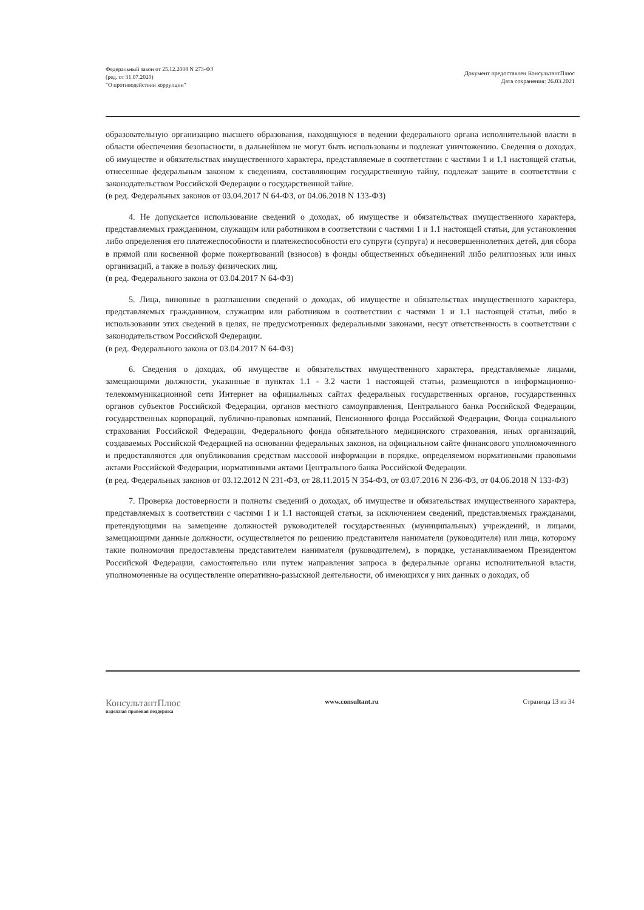Федеральный закон от 25.12.2008 N 273-ФЗ
(ред. от 31.07.2020)
"О противодействии коррупции"
Документ предоставлен КонсультантПлюс
Дата сохранения: 26.03.2021
образовательную организацию высшего образования, находящуюся в ведении федерального органа исполнительной власти в области обеспечения безопасности, в дальнейшем не могут быть использованы и подлежат уничтожению. Сведения о доходах, об имуществе и обязательствах имущественного характера, представляемые в соответствии с частями 1 и 1.1 настоящей статьи, отнесенные федеральным законом к сведениям, составляющим государственную тайну, подлежат защите в соответствии с законодательством Российской Федерации о государственной тайне.
(в ред. Федеральных законов от 03.04.2017 N 64-ФЗ, от 04.06.2018 N 133-ФЗ)
4. Не допускается использование сведений о доходах, об имуществе и обязательствах имущественного характера, представляемых гражданином, служащим или работником в соответствии с частями 1 и 1.1 настоящей статьи, для установления либо определения его платежеспособности и платежеспособности его супруги (супруга) и несовершеннолетних детей, для сбора в прямой или косвенной форме пожертвований (взносов) в фонды общественных объединений либо религиозных или иных организаций, а также в пользу физических лиц.
(в ред. Федерального закона от 03.04.2017 N 64-ФЗ)
5. Лица, виновные в разглашении сведений о доходах, об имуществе и обязательствах имущественного характера, представляемых гражданином, служащим или работником в соответствии с частями 1 и 1.1 настоящей статьи, либо в использовании этих сведений в целях, не предусмотренных федеральными законами, несут ответственность в соответствии с законодательством Российской Федерации.
(в ред. Федерального закона от 03.04.2017 N 64-ФЗ)
6. Сведения о доходах, об имуществе и обязательствах имущественного характера, представляемые лицами, замещающими должности, указанные в пунктах 1.1 - 3.2 части 1 настоящей статьи, размещаются в информационно-телекоммуникационной сети Интернет на официальных сайтах федеральных государственных органов, государственных органов субъектов Российской Федерации, органов местного самоуправления, Центрального банка Российской Федерации, государственных корпораций, публично-правовых компаний, Пенсионного фонда Российской Федерации, Фонда социального страхования Российской Федерации, Федерального фонда обязательного медицинского страхования, иных организаций, создаваемых Российской Федерацией на основании федеральных законов, на официальном сайте финансового уполномоченного и предоставляются для опубликования средствам массовой информации в порядке, определяемом нормативными правовыми актами Российской Федерации, нормативными актами Центрального банка Российской Федерации.
(в ред. Федеральных законов от 03.12.2012 N 231-ФЗ, от 28.11.2015 N 354-ФЗ, от 03.07.2016 N 236-ФЗ, от 04.06.2018 N 133-ФЗ)
7. Проверка достоверности и полноты сведений о доходах, об имуществе и обязательствах имущественного характера, представляемых в соответствии с частями 1 и 1.1 настоящей статьи, за исключением сведений, представляемых гражданами, претендующими на замещение должностей руководителей государственных (муниципальных) учреждений, и лицами, замещающими данные должности, осуществляется по решению представителя нанимателя (руководителя) или лица, которому такие полномочия предоставлены представителем нанимателя (руководителем), в порядке, устанавливаемом Президентом Российской Федерации, самостоятельно или путем направления запроса в федеральные органы исполнительной власти, уполномоченные на осуществление оперативно-разыскной деятельности, об имеющихся у них данных о доходах, об
КонсультантПлюс
надежная правовая поддержка
www.consultant.ru Страница 13 из 34